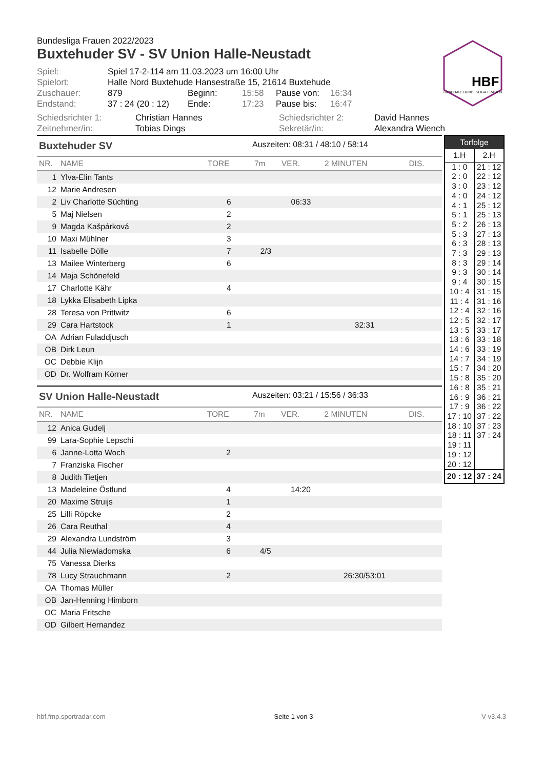HBF
HANDBALL BUNDESLIGA FRAUEN
Bundesliga Frauen 2022/2023
Buxtehuder SV - SV Union Halle-Neustadt
| Spiel: | Spiel 17-2-114 am 11.03.2023 um 16:00 Uhr | | | | |
| Spielort: | Halle Nord Buxtehude Hansestraße 15, 21614 Buxtehude | | | | |
| Zuschauer: | 879 | Beginn: | 15:58 | Pause von: | 16:34 |
| Endstand: | 37 : 24 (20 : 12) | Ende: | 17:23 | Pause bis: | 16:47 |
| Schiedsrichter 1: | Christian Hannes | Schiedsrichter 2: | David Hannes |
| Zeitnehmer/in: | Tobias Dings | Sekretär/in: | Alexandra Wiench |
Buxtehuder SV Auszeiten: 08:31 / 48:10 / 58:14
| NR. | NAME | TORE | 7m | VER. | 2 MINUTEN | DIS. |
| --- | --- | --- | --- | --- | --- | --- |
| 1 | Ylva-Elin Tants | | | | | |
| 12 | Marie Andresen | | | | | |
| 2 | Liv Charlotte Süchting | 6 | | 06:33 | | |
| 5 | Maj Nielsen | 2 | | | | |
| 9 | Magda Kašpárková | 2 | | | | |
| 10 | Maxi Mühlner | 3 | | | | |
| 11 | Isabelle Dölle | 7 | 2/3 | | | |
| 13 | Mailee Winterberg | 6 | | | | |
| 14 | Maja Schönefeld | | | | | |
| 17 | Charlotte Kähr | 4 | | | | |
| 18 | Lykka Elisabeth Lipka | | | | | |
| 28 | Teresa von Prittwitz | 6 | | | | |
| 29 | Cara Hartstock | 1 | | | 32:31 | |
| OA | Adrian Fuladdjusch | | | | | |
| OB | Dirk Leun | | | | | |
| OC | Debbie Klijn | | | | | |
| OD | Dr. Wolfram Körner | | | | | |
SV Union Halle-Neustadt Auszeiten: 03:21 / 15:56 / 36:33
| NR. | NAME | TORE | 7m | VER. | 2 MINUTEN | DIS. |
| --- | --- | --- | --- | --- | --- | --- |
| 12 | Anica Gudelj | | | | | |
| 99 | Lara-Sophie Lepschi | | | | | |
| 6 | Janne-Lotta Woch | 2 | | | | |
| 7 | Franziska Fischer | | | | | |
| 8 | Judith Tietjen | | | | | |
| 13 | Madeleine Östlund | 4 | | 14:20 | | |
| 20 | Maxime Struijs | 1 | | | | |
| 25 | Lilli Röpcke | 2 | | | | |
| 26 | Cara Reuthal | 4 | | | | |
| 29 | Alexandra Lundström | 3 | | | | |
| 44 | Julia Niewiadomska | 6 | 4/5 | | | |
| 75 | Vanessa Dierks | | | | | |
| 78 | Lucy Strauchmann | 2 | | | 26:30/53:01 | |
| OA | Thomas Müller | | | | | |
| OB | Jan-Henning Himborn | | | | | |
| OC | Maria Fritsche | | | | | |
| OD | Gilbert Hernandez | | | | | |
| Torfolge | |
| --- | --- |
| 1.H | 2.H |
| 1 : 0 | 21 : 12 |
| 2 : 0 | 22 : 12 |
| 3 : 0 | 23 : 12 |
| 4 : 0 | 24 : 12 |
| 4 : 1 | 25 : 12 |
| 5 : 1 | 25 : 13 |
| 5 : 2 | 26 : 13 |
| 5 : 3 | 27 : 13 |
| 6 : 3 | 28 : 13 |
| 7 : 3 | 29 : 13 |
| 8 : 3 | 29 : 14 |
| 9 : 3 | 30 : 14 |
| 9 : 4 | 30 : 15 |
| 10 : 4 | 31 : 15 |
| 11 : 4 | 31 : 16 |
| 12 : 4 | 32 : 16 |
| 12 : 5 | 32 : 17 |
| 13 : 5 | 33 : 17 |
| 13 : 6 | 33 : 18 |
| 14 : 6 | 33 : 19 |
| 14 : 7 | 34 : 19 |
| 15 : 7 | 34 : 20 |
| 15 : 8 | 35 : 20 |
| 16 : 8 | 35 : 21 |
| 16 : 9 | 36 : 21 |
| 17 : 9 | 36 : 22 |
| 17 : 10 | 37 : 22 |
| 18 : 10 | 37 : 23 |
| 18 : 11 | 37 : 24 |
| 19 : 11 | |
| 19 : 12 | |
| 20 : 12 | |
| 20 : 12 | 37 : 24 |
hbf.fmp.sportradar.com Seite 1 von 3 V-v3.4.3